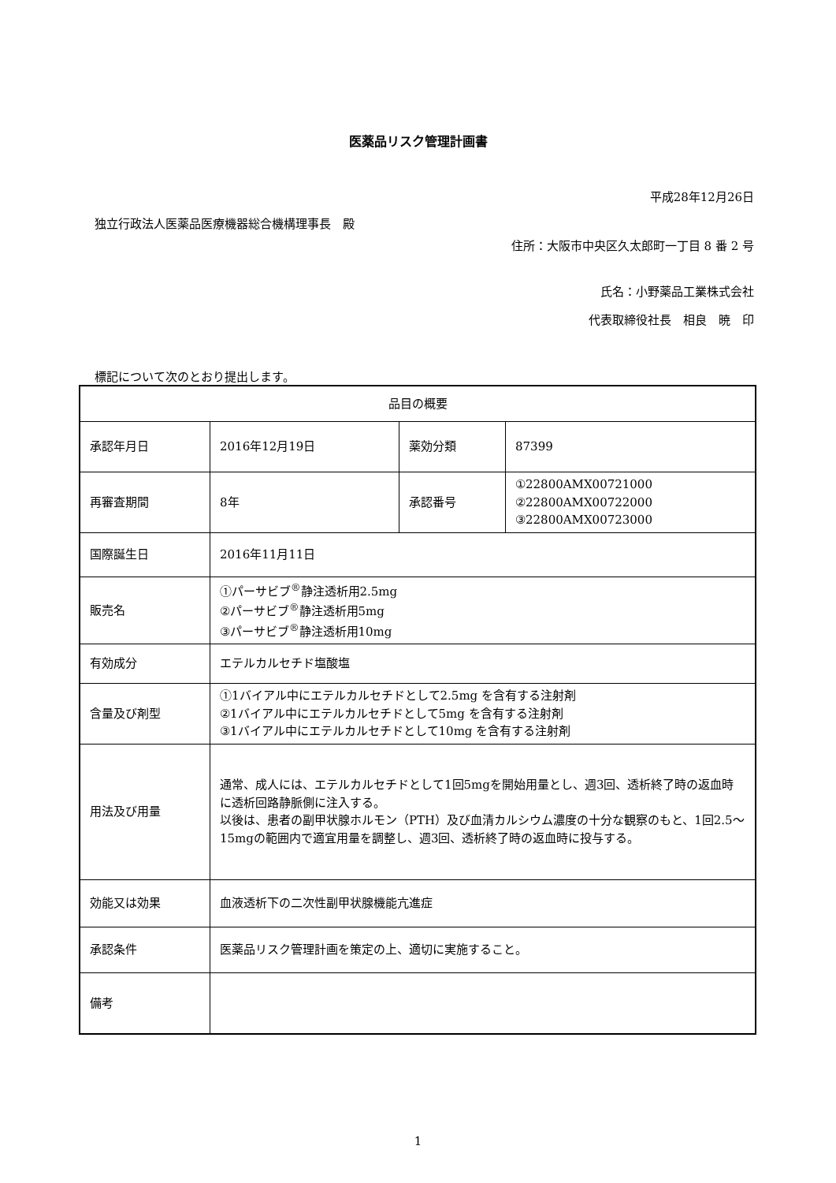医薬品リスク管理計画書
平成28年12月26日
独立行政法人医薬品医療機器総合機構理事長　殿
住所：大阪市中央区久太郎町一丁目 8 番 2 号
氏名：小野薬品工業株式会社
代表取締役社長　相良　暁　印
標記について次のとおり提出します。
| 品目の概要 | | | |
| --- | --- | --- | --- |
| 承認年月日 | 2016年12月19日 | 薬効分類 | 87399 |
| 再審査期間 | 8年 | 承認番号 | ①22800AMX00721000 ②22800AMX00722000 ③22800AMX00723000 |
| 国際誕生日 | 2016年11月11日 | | |
| 販売名 | ①パーサビブ<sup>®</sup>静注透析用2.5mg ②パーサビブ<sup>®</sup>静注透析用5mg ③パーサビブ<sup>®</sup>静注透析用10mg | | |
| 有効成分 | エテルカルセチド塩酸塩 | | |
| 含量及び剤型 | ①1バイアル中にエテルカルセチドとして2.5mg を含有する注射剤 ②1バイアル中にエテルカルセチドとして5mg を含有する注射剤 ③1バイアル中にエテルカルセチドとして10mg を含有する注射剤 | | |
| 用法及び用量 | 通常、成人には、エテルカルセチドとして1回5mgを開始用量とし、週3回、透析終了時の返血時に透析回路静脈側に注入する。 以後は、患者の副甲状腺ホルモン（PTH）及び血清カルシウム濃度の十分な観察のもと、1回2.5～15mgの範囲内で適宜用量を調整し、週3回、透析終了時の返血時に投与する。 | | |
| 効能又は効果 | 血液透析下の二次性副甲状腺機能亢進症 | | |
| 承認条件 | 医薬品リスク管理計画を策定の上、適切に実施すること。 | | |
| 備考 | | | |
1